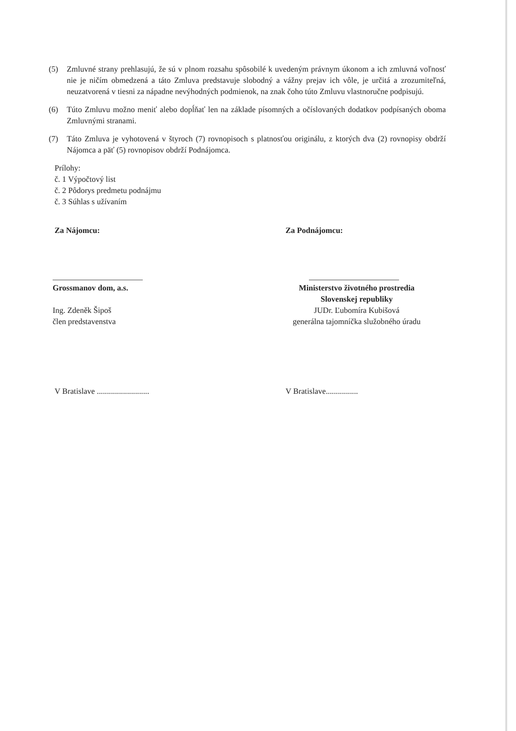(5) Zmluvné strany prehlasujú, že sú v plnom rozsahu spôsobilé k uvedeným právnym úkonom a ich zmluvná voľnosť nie je ničím obmedzená a táto Zmluva predstavuje slobodný a vážny prejav ich vôle, je určitá a zrozumiteľná, neuzatvorená v tiesni za nápadne nevýhodných podmienok, na znak čoho túto Zmluvu vlastnoručne podpisujú.
(6) Túto Zmluvu možno meniť alebo dopĺňať len na základe písomných a očíslovaných dodatkov podpísaných oboma Zmluvnými stranami.
(7) Táto Zmluva je vyhotovená v štyroch (7) rovnopisoch s platnosťou originálu, z ktorých dva (2) rovnopisy obdrží Nájomca a päť (5) rovnopisov obdrží Podnájomca.
Prílohy:
č. 1 Výpočtový list
č. 2 Pôdorys predmetu podnájmu
č. 3 Súhlas s užívaním
Za Nájomcu: Za Podnájomcu:
Grossmanov dom, a.s.
Ing. Zdeněk Šipoš
člen predstavenstva
Ministerstvo životného prostredia
Slovenskej republiky
JUDr. Ľubomíra Kubišová
generálna tajomníčka služobného úradu
V Bratislave ..........................
V Bratislave................